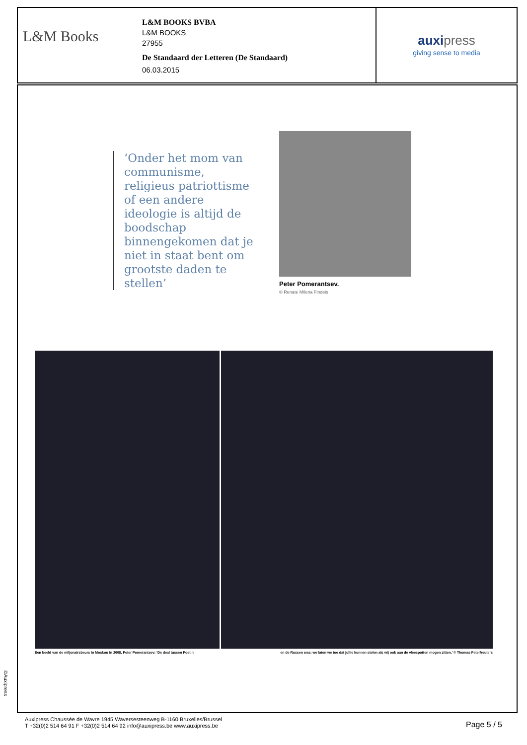L&M Books
L&M BOOKS BVBA
L&M BOOKS
27955
De Standaard der Letteren (De Standaard)
06.03.2015
auxi press
giving sense to media
‘Onder het mom van communisme, religieus patriottisme of een andere ideologie is altijd de boodschap binnengekomen dat je niet in staat bent om grootste daden te stellen’
Peter Pomerantsev.
© Renate Milena Findeis
Een beeld van de miljonairsbeurs in Moskou in 2008. Peter Pomerantsev: ‘De deal tussen Poetin en de Russen was: we laten we toe dat jullie kunnen stelen als wij ook aan de vleespotten mogen zitten.’ © Thomas Peter/reuters
©Auxipress
Auxipress Chaussée de Wavre 1945 Waversesteenweg B-1160 Bruxelles/Brussel
T +32(0)2 514 64 91 F +32(0)2 514 64 92 info@auxipress.be www.auxipress.be
Page 5 / 5